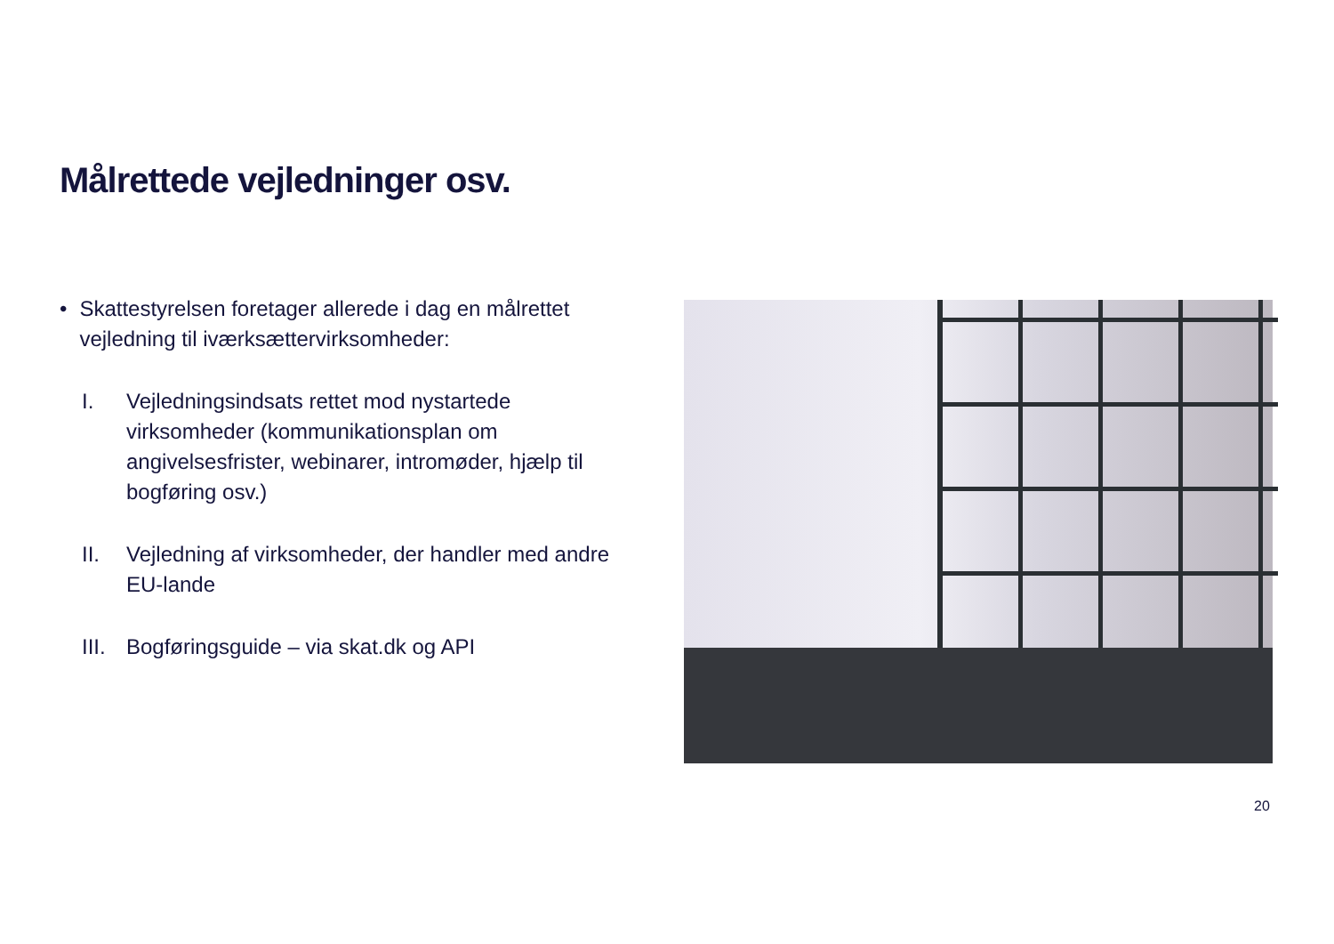Målrettede vejledninger osv.
• Skattestyrelsen foretager allerede i dag en målrettet vejledning til iværksættervirksomheder:
I. Vejledningsindsats rettet mod nystartede virksomheder (kommunikationsplan om angivelsesfrister, webinarer, intromøder, hjælp til bogføring osv.)
II. Vejledning af virksomheder, der handler med andre EU-lande
III. Bogføringsguide – via skat.dk og API
20